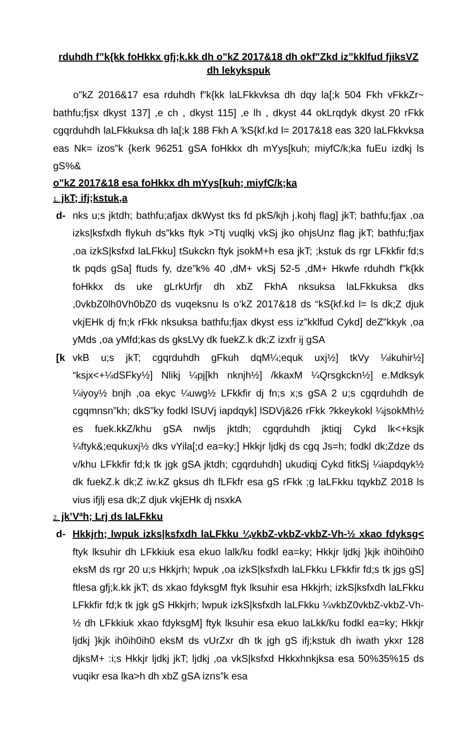rduhdh f”k{kk foHkkx gfj;k.kk dh o"kZ 2017&18 dh okf"Zkd iz”kklfud fjiksVZ dh lekykspuk
o"kZ 2016&17 esa rduhdh f”k{kk laLFkkvksa dh dqy la[;k 504 Fkh vFkkZr~ bathfu;fjsx dkyst 137] ,e ch , dkyst 115] ,e lh , dkyst 44 okLrqdyk dkyst 20 rFkk cgqrduhdh laLFkkuksa dh la[;k 188 Fkh A 'kS{kf.kd l= 2017&18 eas 320 laLFkkvksa eas Nk= izos”k {kerk 96251 gSA foHkkx dh mYys[kuh; miyfC/k;ka fuEu izdkj ls gS%&
o"kZ 2017&18 esa foHkkx dh mYys[kuh; miyfC/k;ka
1. jkT; ifj;kstuk,a
d- nks u;s jktdh; bathfu;afjax dkWyst tks fd pkS/kjh j.kohj flag] jkT; bathfu;fjax ,oa izks|ksfxdh flykuh ds”kks ftyk >Ttj vuqlkj vkSj jko ohjsUnz flag jkT; bathfu;fjax ,oa izkS|ksfxd laLFkku] tSukckn ftyk jsokM+h esa jkT; ;kstuk ds rgr LFkkfir fd;s tk pqds gSa] ftuds fy, dze”k% 40 ,dM+ vkSj 52-5 ,dM+ Hkwfe rduhdh f”k{kk foHkkx ds uke gLrkUrfjr dh xbZ FkhA nksuksa laLFkkuksa dks ,0vkbZ0lh0Vh0bZ0 ds vuqeksnu ls o’kZ 2017&18 ds “kS{kf.kd l= ls dk;Z djuk vkjEHk dj fn;k rFkk nksuksa bathfu;fjax dkyst ess iz”kklfud Cykd] deZ”kkyk ,oa yMds ,oa yMfd;kas ds gksLVy dk fuekZ.k dk;Z izxfr ij gSA
[k vkB u;s jkT; cgqrduhdh gFkuh dqM¼;equk uxj½] tkVy ¼ikuhir½] “ksjx<+¼dSFky½] Nlikj ¼pj[kh nknjh½] /kkaxM ¼Qrsgkckn½] e.Mdksyk ¼iyoy½ bnjh ,oa ekyc ¼uwg½ LFkkfir dj fn;s x;s gSA 2 u;s cgqrduhdh de cgqmnsn”kh; dkS”ky fodkl lSUVj iapdqyk] lSDVj&26 rFkk ?kkeykokl ¼jsokMh½ es fuek.kkZ/khu gSA nwljs jktdh; cgqrduhdh jktiqj Cykd lk<+ksjk ¼ftyk&;equkuxj½ dks vYila[;d ea=ky;] Hkkjr ljdkj ds cgq Js=h; fodkl dk;Zdze ds v/khu LFkkfir fd;k tk jgk gSA jktdh; cgqrduhdh] ukudiqj Cykd fitkSj ¼iapdqyk½ dk fuekZ.k dk;Z iw.kZ gksus dh fLFkfr esa gS rFkk ;g laLFkku tqykbZ 2018 ls vius ifjlj esa dk;Z djuk vkjEHk dj nsxkA
2. jk’Vªh; Lrj ds laLFkku
d- Hkkjrh; lwpuk izks|ksfxdh laLFkku ¼vkbZ-vkbZ-vkbZ-Vh-½ xkao fdyksg< ftyk lksuhir dh LFkkiuk esa ekuo lalk/ku fodkl ea=ky; Hkkjr ljdkj }kjk ih0ih0ih0 eksM ds rgr 20 u;s Hkkjrh; lwpuk ,oa izkS|ksfxdh laLFkku LFkkfir fd;s tk jgs gS] ftlesa gfj;k.kk jkT; ds xkao fdyksgM ftyk lksuhir esa Hkkjrh; izkS|ksfxdh laLFkku LFkkfir fd;k tk jgk gS Hkkjrh; lwpuk izkS|ksfxdh laLFkku ¼vkbZ0vkbZ-vkbZ-Vh-½ dh LFkkiuk xkao fdyksgM] ftyk lksuhir esa ekuo laLkk/ku fodkl ea=ky; Hkkjr ljdkj }kjk ih0ih0ih0 eksM ds vUrZxr dh tk jgh gS ifj;kstuk dh iwath ykxr 128 djksM+ :i;s Hkkjr ljdkj jkT; ljdkj ,oa vkS|ksfxd Hkkxhnkjksa esa 50%35%15 ds vuqikr esa lka>h dh xbZ gSA izns”k esa